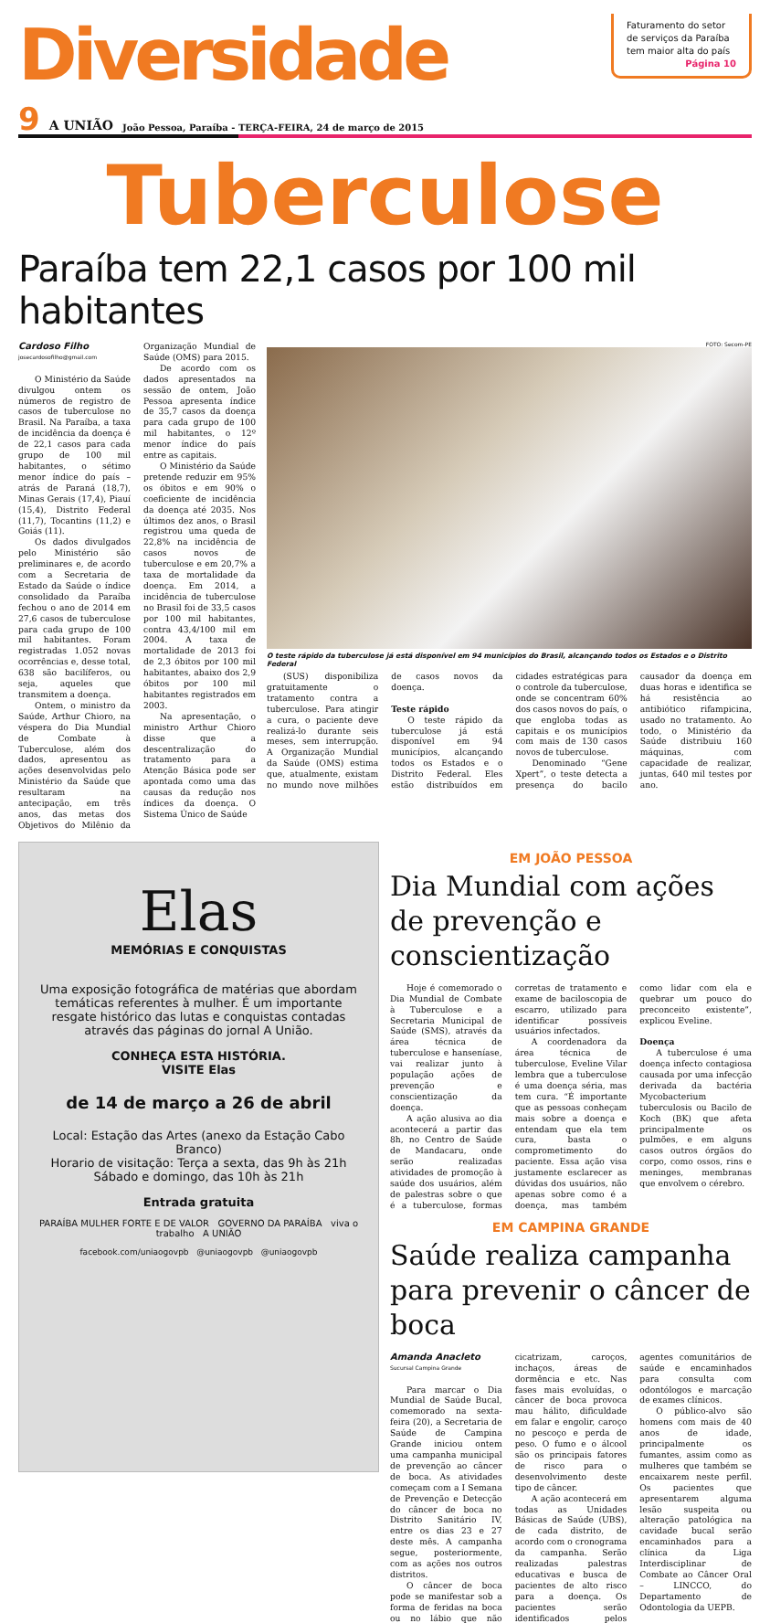Diversidade
Faturamento do setor de serviços da Paraíba tem maior alta do país
Página 10
9 A UNIÃO João Pessoa, Paraíba - TERÇA-FEIRA, 24 de março de 2015
Tuberculose
Paraíba tem 22,1 casos por 100 mil habitantes
Cardoso Filho
josecardosofilho@gmail.com
O Ministério da Saúde divulgou ontem os números de registro de casos de tuberculose no Brasil. Na Paraíba, a taxa de incidência da doença é de 22,1 casos para cada grupo de 100 mil habitantes, o sétimo menor índice do país – atrás de Paraná (18,7), Minas Gerais (17,4), Piauí (15,4), Distrito Federal (11,7), Tocantins (11,2) e Goiás (11).
Os dados divulgados pelo Ministério são preliminares e, de acordo com a Secretaria de Estado da Saúde o índice consolidado da Paraíba fechou o ano de 2014 em 27,6 casos de tuberculose para cada grupo de 100 mil habitantes. Foram registradas 1.052 novas ocorrências e, desse total, 638 são bacilíferos, ou seja, aqueles que transmitem a doença.
Ontem, o ministro da Saúde, Arthur Chioro, na véspera do Dia Mundial de Combate à Tuberculose, além dos dados, apresentou as ações desenvolvidas pelo Ministério da Saúde que resultaram na antecipação, em três anos, das metas dos Objetivos do Milênio da Organização Mundial de Saúde (OMS) para 2015.
De acordo com os dados apresentados na sessão de ontem, João Pessoa apresenta índice de 35,7 casos da doença para cada grupo de 100 mil habitantes, o 12º menor índice do país entre as capitais.
O Ministério da Saúde pretende reduzir em 95% os óbitos e em 90% o coeficiente de incidência da doença até 2035. Nos últimos dez anos, o Brasil registrou uma queda de 22,8% na incidência de casos novos de tuberculose e em 20,7% a taxa de mortalidade da doença. Em 2014, a incidência de tuberculose no Brasil foi de 33,5 casos por 100 mil habitantes, contra 43,4/100 mil em 2004. A taxa de mortalidade de 2013 foi de 2,3 óbitos por 100 mil habitantes, abaixo dos 2,9 óbitos por 100 mil habitantes registrados em 2003.
Na apresentação, o ministro Arthur Chioro disse que a descentralização do tratamento para a Atenção Básica pode ser apontada como uma das causas da redução nos índices da doença. O Sistema Único de Saúde
FOTO: Secom-PE
O teste rápido da tuberculose já está disponível em 94 municípios do Brasil, alcançando todos os Estados e o Distrito Federal
(SUS) disponibiliza gratuitamente o tratamento contra a tuberculose. Para atingir a cura, o paciente deve realizá-lo durante seis meses, sem interrupção. A Organização Mundial da Saúde (OMS) estima que, atualmente, existam no mundo nove milhões de casos novos da doença.
Teste rápido
O teste rápido da tuberculose já está disponível em 94 municípios, alcançando todos os Estados e o Distrito Federal. Eles estão distribuídos em cidades estratégicas para o controle da tuberculose, onde se concentram 60% dos casos novos do país, o que engloba todas as capitais e os municípios com mais de 130 casos novos de tuberculose.
Denominado “Gene Xpert”, o teste detecta a presença do bacilo causador da doença em duas horas e identifica se há resistência ao antibiótico rifampicina, usado no tratamento. Ao todo, o Ministério da Saúde distribuiu 160 máquinas, com capacidade de realizar, juntas, 640 mil testes por ano.
Elas
MEMÓRIAS E CONQUISTAS
Uma exposição fotográfica de matérias que abordam temáticas referentes à mulher. É um importante resgate histórico das lutas e conquistas contadas através das páginas do jornal A União.
CONHEÇA ESTA HISTÓRIA.
VISITE Elas
de 14 de março a 26 de abril
Local: Estação das Artes (anexo da Estação Cabo Branco)
Horario de visitação: Terça a sexta, das 9h às 21h
Sábado e domingo, das 10h às 21h
Entrada gratuita
PARAÍBA MULHER FORTE E DE VALOR GOVERNO DA PARAÍBA viva o trabalho A UNIÃO
facebook.com/uniaogovpb @uniaogovpb @uniaogovpb
EM JOÃO PESSOA
Dia Mundial com ações de prevenção e conscientização
Hoje é comemorado o Dia Mundial de Combate à Tuberculose e a Secretaria Municipal de Saúde (SMS), através da área técnica de tuberculose e hanseníase, vai realizar junto à população ações de prevenção e conscientização da doença.
A ação alusiva ao dia acontecerá a partir das 8h, no Centro de Saúde de Mandacaru, onde serão realizadas atividades de promoção à saúde dos usuários, além de palestras sobre o que é a tuberculose, formas corretas de tratamento e exame de baciloscopia de escarro, utilizado para identificar possíveis usuários infectados.
A coordenadora da área técnica de tuberculose, Eveline Vilar lembra que a tuberculose é uma doença séria, mas tem cura. “É importante que as pessoas conheçam mais sobre a doença e entendam que ela tem cura, basta o comprometimento do paciente. Essa ação visa justamente esclarecer as dúvidas dos usuários, não apenas sobre como é a doença, mas também como lidar com ela e quebrar um pouco do preconceito existente”, explicou Eveline.
Doença
A tuberculose é uma doença infecto contagiosa causada por uma infecção derivada da bactéria Mycobacterium tuberculosis ou Bacilo de Koch (BK) que afeta principalmente os pulmões, e em alguns casos outros órgãos do corpo, como ossos, rins e meninges, membranas que envolvem o cérebro.
EM CAMPINA GRANDE
Saúde realiza campanha para prevenir o câncer de boca
Amanda Anacleto
Sucursal Campina Grande
Para marcar o Dia Mundial de Saúde Bucal, comemorado na sexta-feira (20), a Secretaria de Saúde de Campina Grande iniciou ontem uma campanha municipal de prevenção ao câncer de boca. As atividades começam com a I Semana de Prevenção e Detecção do câncer de boca no Distrito Sanitário IV, entre os dias 23 e 27 deste mês. A campanha segue, posteriormente, com as ações nos outros distritos.
O câncer de boca pode se manifestar sob a forma de feridas na boca ou no lábio que não cicatrizam, caroços, inchaços, áreas de dormência e etc. Nas fases mais evoluídas, o câncer de boca provoca mau hálito, dificuldade em falar e engolir, caroço no pescoço e perda de peso. O fumo e o álcool são os principais fatores de risco para o desenvolvimento deste tipo de câncer.
A ação acontecerá em todas as Unidades Básicas de Saúde (UBS), de cada distrito, de acordo com o cronograma da campanha. Serão realizadas palestras educativas e busca de pacientes de alto risco para a doença. Os pacientes serão identificados pelos agentes comunitários de saúde e encaminhados para consulta com odontólogos e marcação de exames clínicos.
O público-alvo são homens com mais de 40 anos de idade, principalmente os fumantes, assim como as mulheres que também se encaixarem neste perfil. Os pacientes que apresentarem alguma lesão suspeita ou alteração patológica na cavidade bucal serão encaminhados para a clínica da Liga Interdisciplinar de Combate ao Câncer Oral – LINCCO, do Departamento de Odontologia da UEPB.